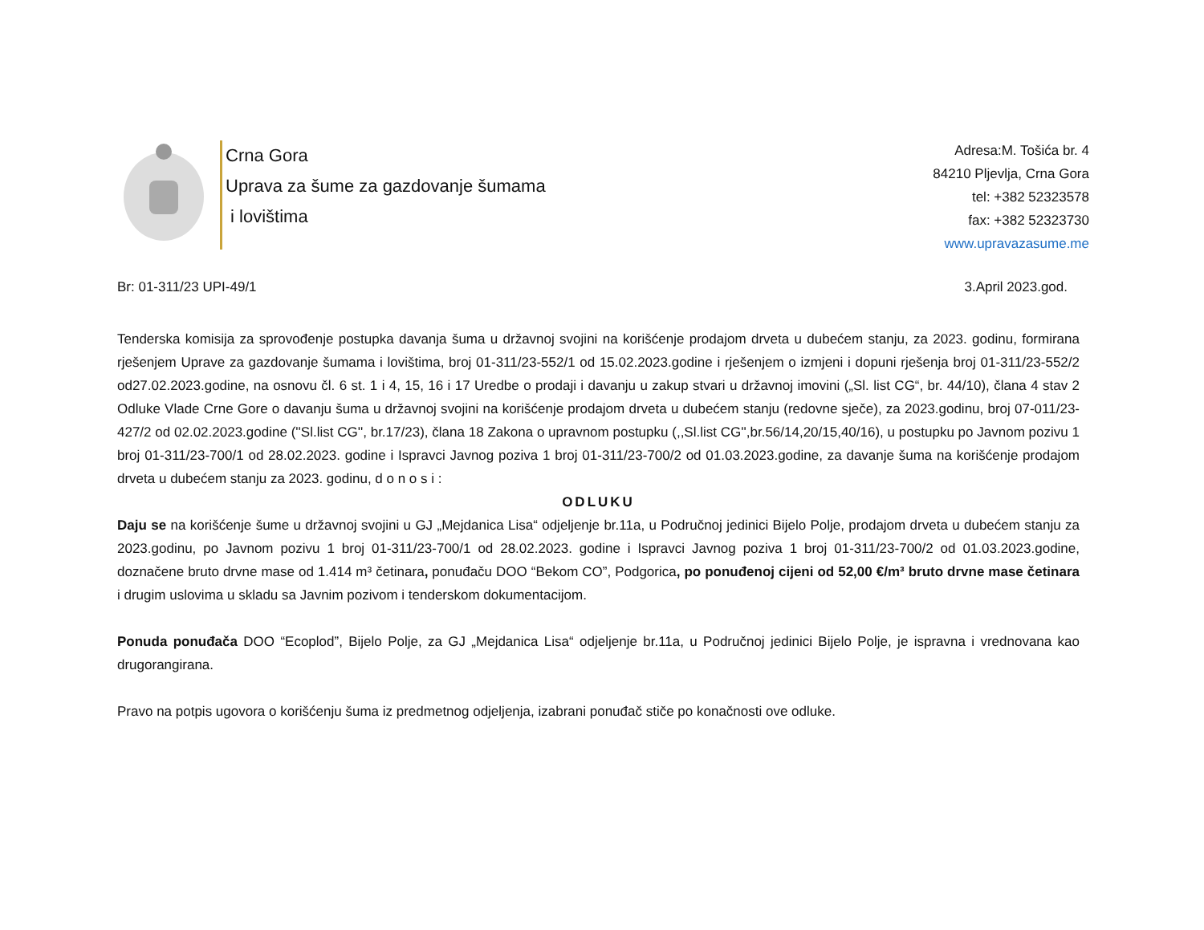Crna Gora
Uprava za šume za gazdovanje šumama
i lovištima
Adresa:M. Tošića br. 4
84210 Pljevlja, Crna Gora
tel: +382 52323578
fax: +382 52323730
www.upravazasume.me
Br: 01-311/23 UPI-49/1 3.April 2023.god.
Tenderska komisija za sprovođenje postupka davanja šuma u državnoj svojini na korišćenje prodajom drveta u dubećem stanju, za 2023. godinu, formirana rješenjem Uprave za gazdovanje šumama i lovištima, broj 01-311/23-552/1 od 15.02.2023.godine i rješenjem o izmjeni i dopuni rješenja broj 01-311/23-552/2 od27.02.2023.godine, na osnovu čl. 6 st. 1 i 4, 15, 16 i 17 Uredbe o prodaji i davanju u zakup stvari u državnoj imovini („Sl. list CG“, br. 44/10), člana 4 stav 2 Odluke Vlade Crne Gore o davanju šuma u državnoj svojini na korišćenje prodajom drveta u dubećem stanju (redovne sječe), za 2023.godinu, broj 07-011/23-427/2 od 02.02.2023.godine (''Sl.list CG'', br.17/23), člana 18 Zakona o upravnom postupku (,,Sl.list CG'',br.56/14,20/15,40/16), u postupku po Javnom pozivu 1 broj 01-311/23-700/1 od 28.02.2023. godine i Ispravci Javnog poziva 1 broj 01-311/23-700/2 od 01.03.2023.godine, za davanje šuma na korišćenje prodajom drveta u dubećem stanju za 2023. godinu, d o n o s i :
ODLUKU
Daju se na korišćenje šume u državnoj svojini u GJ „Mejdanica Lisa“ odjeljenje br.11a, u Područnoj jedinici Bijelo Polje, prodajom drveta u dubećem stanju za 2023.godinu, po Javnom pozivu 1 broj 01-311/23-700/1 od 28.02.2023. godine i Ispravci Javnog poziva 1 broj 01-311/23-700/2 od 01.03.2023.godine, doznačene bruto drvne mase od 1.414 m³ četinara, ponuđaču DOO “Bekom CO”, Podgorica, po ponuđenoj cijeni od 52,00 €/m³ bruto drvne mase četinara i drugim uslovima u skladu sa Javnim pozivom i tenderskom dokumentacijom.
Ponuda ponuđača DOO “Ecoplod”, Bijelo Polje, za GJ „Mejdanica Lisa“ odjeljenje br.11a, u Područnoj jedinici Bijelo Polje, je ispravna i vrednovana kao drugorangirana.
Pravo na potpis ugovora o korišćenju šuma iz predmetnog odjeljenja, izabrani ponuđač stiče po konačnosti ove odluke.